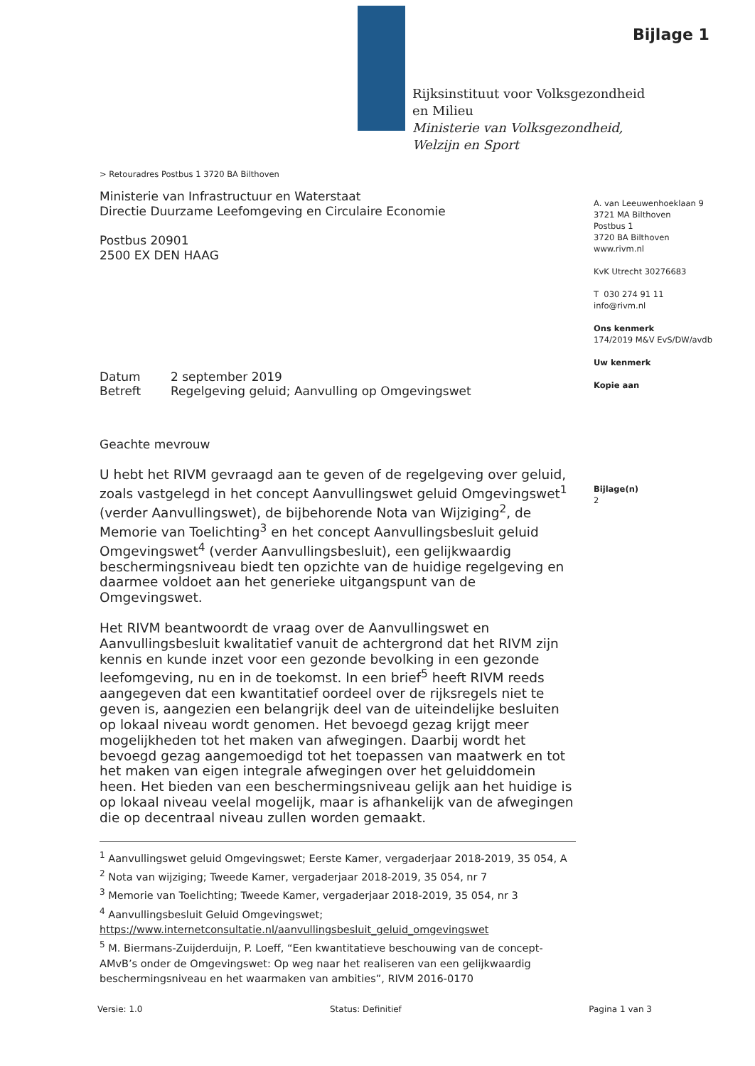Bijlage 1
Rijksinstituut voor Volksgezondheid
en Milieu
Ministerie van Volksgezondheid,
Welzijn en Sport
A. van Leeuwenhoeklaan 9
3721 MA Bilthoven
Postbus 1
3720 BA Bilthoven
www.rivm.nl
KvK Utrecht 30276683
T 030 274 91 11
info@rivm.nl
Ons kenmerk
174/2019 M&V EvS/DW/avdb
Uw kenmerk
Kopie aan
Bijlage(n)
2
> Retouradres Postbus 1 3720 BA Bilthoven
Ministerie van Infrastructuur en Waterstaat
Directie Duurzame Leefomgeving en Circulaire Economie
Postbus 20901
2500 EX DEN HAAG
| Datum | 2 september 2019 |
| Betreft | Regelgeving geluid; Aanvulling op Omgevingswet |
Geachte mevrouw
U hebt het RIVM gevraagd aan te geven of de regelgeving over geluid, zoals vastgelegd in het concept Aanvullingswet geluid Omgevingswet<sup>1</sup> (verder Aanvullingswet), de bijbehorende Nota van Wijziging<sup>2</sup>, de Memorie van Toelichting<sup>3</sup> en het concept Aanvullingsbesluit geluid Omgevingswet<sup>4</sup> (verder Aanvullingsbesluit), een gelijkwaardig beschermingsniveau biedt ten opzichte van de huidige regelgeving en daarmee voldoet aan het generieke uitgangspunt van de Omgevingswet.
Het RIVM beantwoordt de vraag over de Aanvullingswet en Aanvullingsbesluit kwalitatief vanuit de achtergrond dat het RIVM zijn kennis en kunde inzet voor een gezonde bevolking in een gezonde leefomgeving, nu en in de toekomst. In een brief<sup>5</sup> heeft RIVM reeds aangegeven dat een kwantitatief oordeel over de rijksregels niet te geven is, aangezien een belangrijk deel van de uiteindelijke besluiten op lokaal niveau wordt genomen. Het bevoegd gezag krijgt meer mogelijkheden tot het maken van afwegingen. Daarbij wordt het bevoegd gezag aangemoedigd tot het toepassen van maatwerk en tot het maken van eigen integrale afwegingen over het geluiddomein heen. Het bieden van een beschermingsniveau gelijk aan het huidige is op lokaal niveau veelal mogelijk, maar is afhankelijk van de afwegingen die op decentraal niveau zullen worden gemaakt.
<sup>1</sup> Aanvullingswet geluid Omgevingswet; Eerste Kamer, vergaderjaar 2018-2019, 35 054, A
<sup>2</sup> Nota van wijziging; Tweede Kamer, vergaderjaar 2018-2019, 35 054, nr 7
<sup>3</sup> Memorie van Toelichting; Tweede Kamer, vergaderjaar 2018-2019, 35 054, nr 3
<sup>4</sup> Aanvullingsbesluit Geluid Omgevingswet;
https://www.internetconsultatie.nl/aanvullingsbesluit_geluid_omgevingswet
<sup>5</sup> M. Biermans-Zuijderduijn, P. Loeff, “Een kwantitatieve beschouwing van de concept-AMvB’s onder de Omgevingswet: Op weg naar het realiseren van een gelijkwaardig beschermingsniveau en het waarmaken van ambities”, RIVM 2016-0170
Versie: 1.0 Status: Definitief Pagina 1 van 3